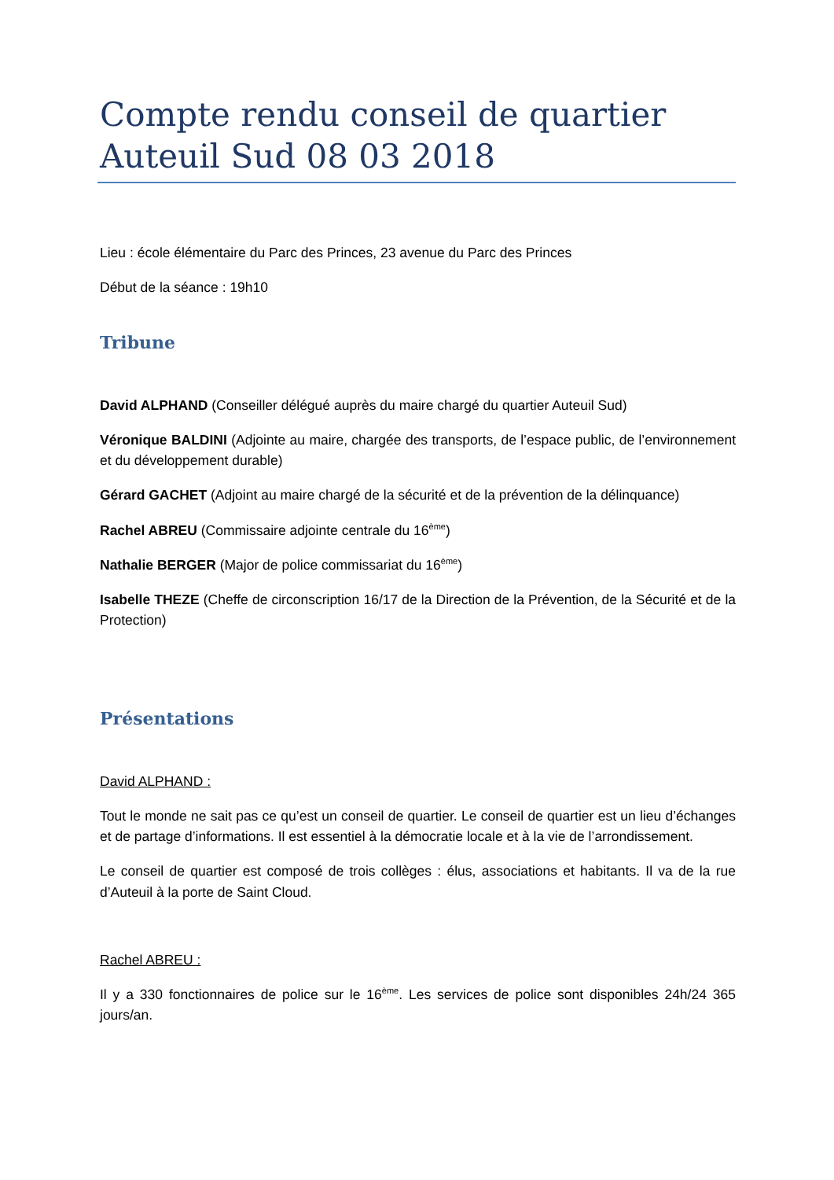Compte rendu conseil de quartier Auteuil Sud 08 03 2018
Lieu : école élémentaire du Parc des Princes, 23 avenue du Parc des Princes
Début de la séance : 19h10
Tribune
David ALPHAND (Conseiller délégué auprès du maire chargé du quartier Auteuil Sud)
Véronique BALDINI (Adjointe au maire, chargée des transports, de l’espace public, de l’environnement et du développement durable)
Gérard GACHET (Adjoint au maire chargé de la sécurité et de la prévention de la délinquance)
Rachel ABREU (Commissaire adjointe centrale du 16<sup>ème</sup>)
Nathalie BERGER (Major de police commissariat du 16<sup>ème</sup>)
Isabelle THEZE (Cheffe de circonscription 16/17 de la Direction de la Prévention, de la Sécurité et de la Protection)
Présentations
David ALPHAND :
Tout le monde ne sait pas ce qu’est un conseil de quartier. Le conseil de quartier est un lieu d’échanges et de partage d’informations. Il est essentiel à la démocratie locale et à la vie de l’arrondissement.
Le conseil de quartier est composé de trois collèges : élus, associations et habitants. Il va de la rue d’Auteuil à la porte de Saint Cloud.
Rachel ABREU :
Il y a 330 fonctionnaires de police sur le 16<sup>ème</sup>. Les services de police sont disponibles 24h/24 365 jours/an.